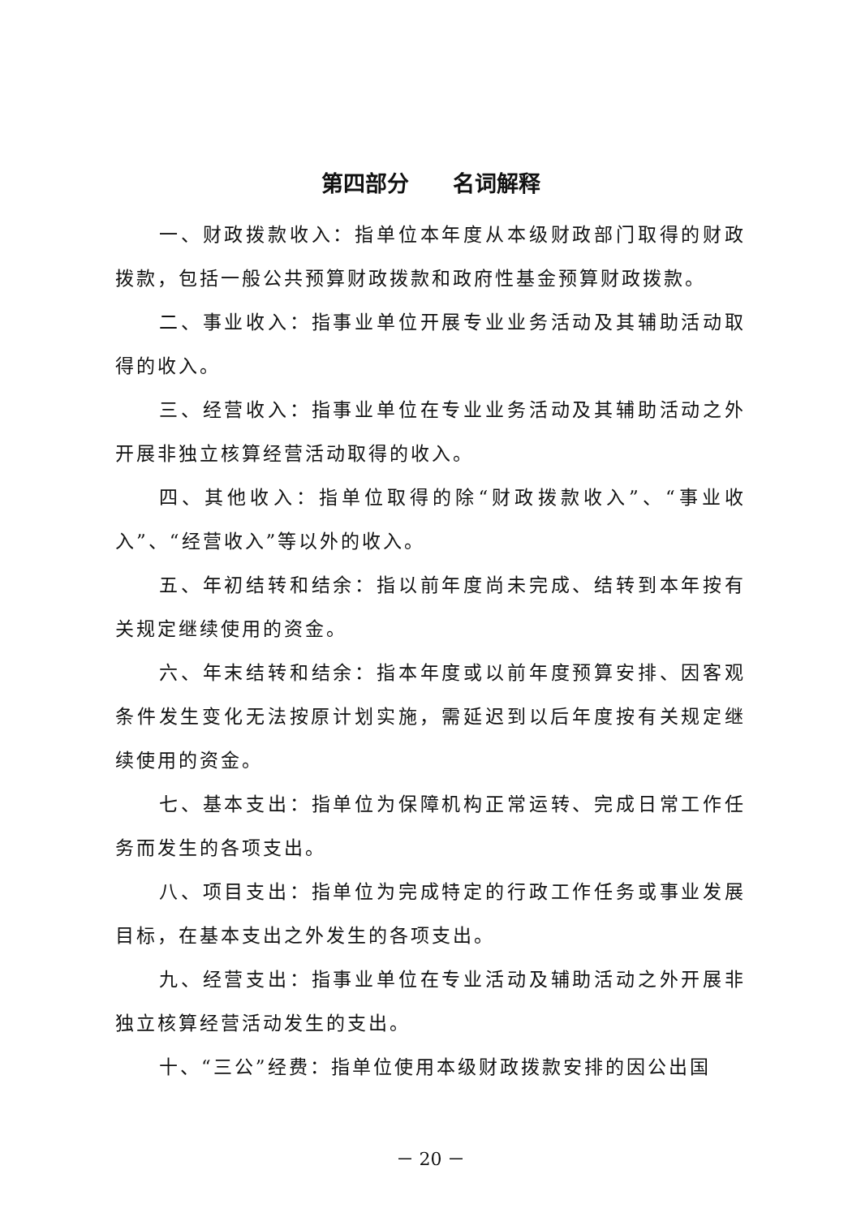第四部分　　名词解释
一、财政拨款收入：指单位本年度从本级财政部门取得的财政拨款，包括一般公共预算财政拨款和政府性基金预算财政拨款。
二、事业收入：指事业单位开展专业业务活动及其辅助活动取得的收入。
三、经营收入：指事业单位在专业业务活动及其辅助活动之外开展非独立核算经营活动取得的收入。
四、其他收入：指单位取得的除“财政拨款收入”、“事业收入”、“经营收入”等以外的收入。
五、年初结转和结余：指以前年度尚未完成、结转到本年按有关规定继续使用的资金。
六、年末结转和结余：指本年度或以前年度预算安排、因客观条件发生变化无法按原计划实施，需延迟到以后年度按有关规定继续使用的资金。
七、基本支出：指单位为保障机构正常运转、完成日常工作任务而发生的各项支出。
八、项目支出：指单位为完成特定的行政工作任务或事业发展目标，在基本支出之外发生的各项支出。
九、经营支出：指事业单位在专业活动及辅助活动之外开展非独立核算经营活动发生的支出。
十、“三公”经费：指单位使用本级财政拨款安排的因公出国
－ 20 －